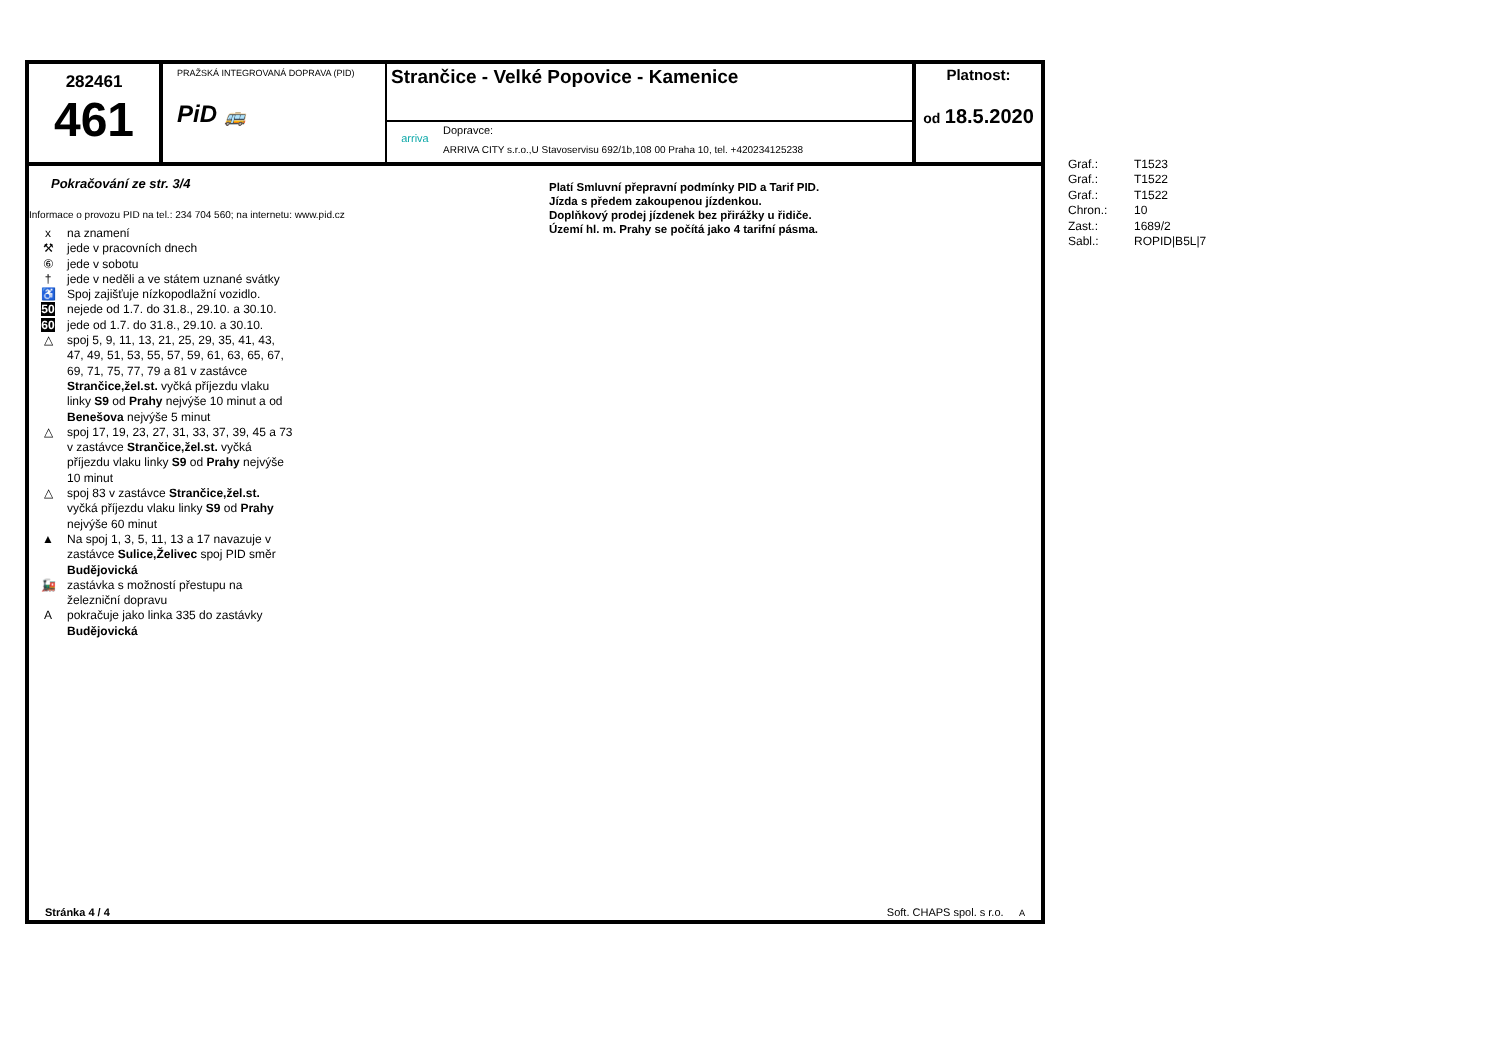282461
461
PRAŽSKÁ INTEGROVANÁ DOPRAVA (PID)
PiD 🚌
Strančice - Velké Popovice - Kamenice
arriva
Dopravce:
ARRIVA CITY s.r.o.,U Stavoservisu 692/1b,108 00 Praha 10, tel. +420234125238
Platnost:
od 18.5.2020
Pokračování ze str. 3/4
Informace o provozu PID na tel.: 234 704 560; na internetu: www.pid.cz
x na znamení
⚒ jede v pracovních dnech
⑥ jede v sobotu
† jede v neděli a ve státem uznané svátky
♿ Spoj zajišťuje nízkopodlažní vozidlo.
50 nejede od 1.7. do 31.8., 29.10. a 30.10.
60 jede od 1.7. do 31.8., 29.10. a 30.10.
△ spoj 5, 9, 11, 13, 21, 25, 29, 35, 41, 43,
47, 49, 51, 53, 55, 57, 59, 61, 63, 65, 67,
69, 71, 75, 77, 79 a 81 v zastávce
Strančice,žel.st. vyčká příjezdu vlaku
linky S9 od Prahy nejvýše 10 minut a od
Benešova nejvýše 5 minut
△ spoj 17, 19, 23, 27, 31, 33, 37, 39, 45 a 73
v zastávce Strančice,žel.st. vyčká
příjezdu vlaku linky S9 od Prahy nejvýše
10 minut
△ spoj 83 v zastávce Strančice,žel.st.
vyčká příjezdu vlaku linky S9 od Prahy
nejvýše 60 minut
▲ Na spoj 1, 3, 5, 11, 13 a 17 navazuje v
zastávce Sulice,Želivec spoj PID směr
Budějovická
🚂 zastávka s možností přestupu na
železniční dopravu
Apokračuje jako linka 335 do zastávky
Budějovická
Platí Smluvní přepravní podmínky PID a Tarif PID.
Jízda s předem zakoupenou jízdenkou.
Doplňkový prodej jízdenek bez přirážky u řidiče.
Území hl. m. Prahy se počítá jako 4 tarifní pásma.
Stránka 4 / 4 Soft. CHAPS spol. s r.o. A
Graf.: T1523
Graf.: T1522
Graf.: T1522
Chron.: 10
Zast.: 1689/2
Sabl.: ROPID|B5L|7